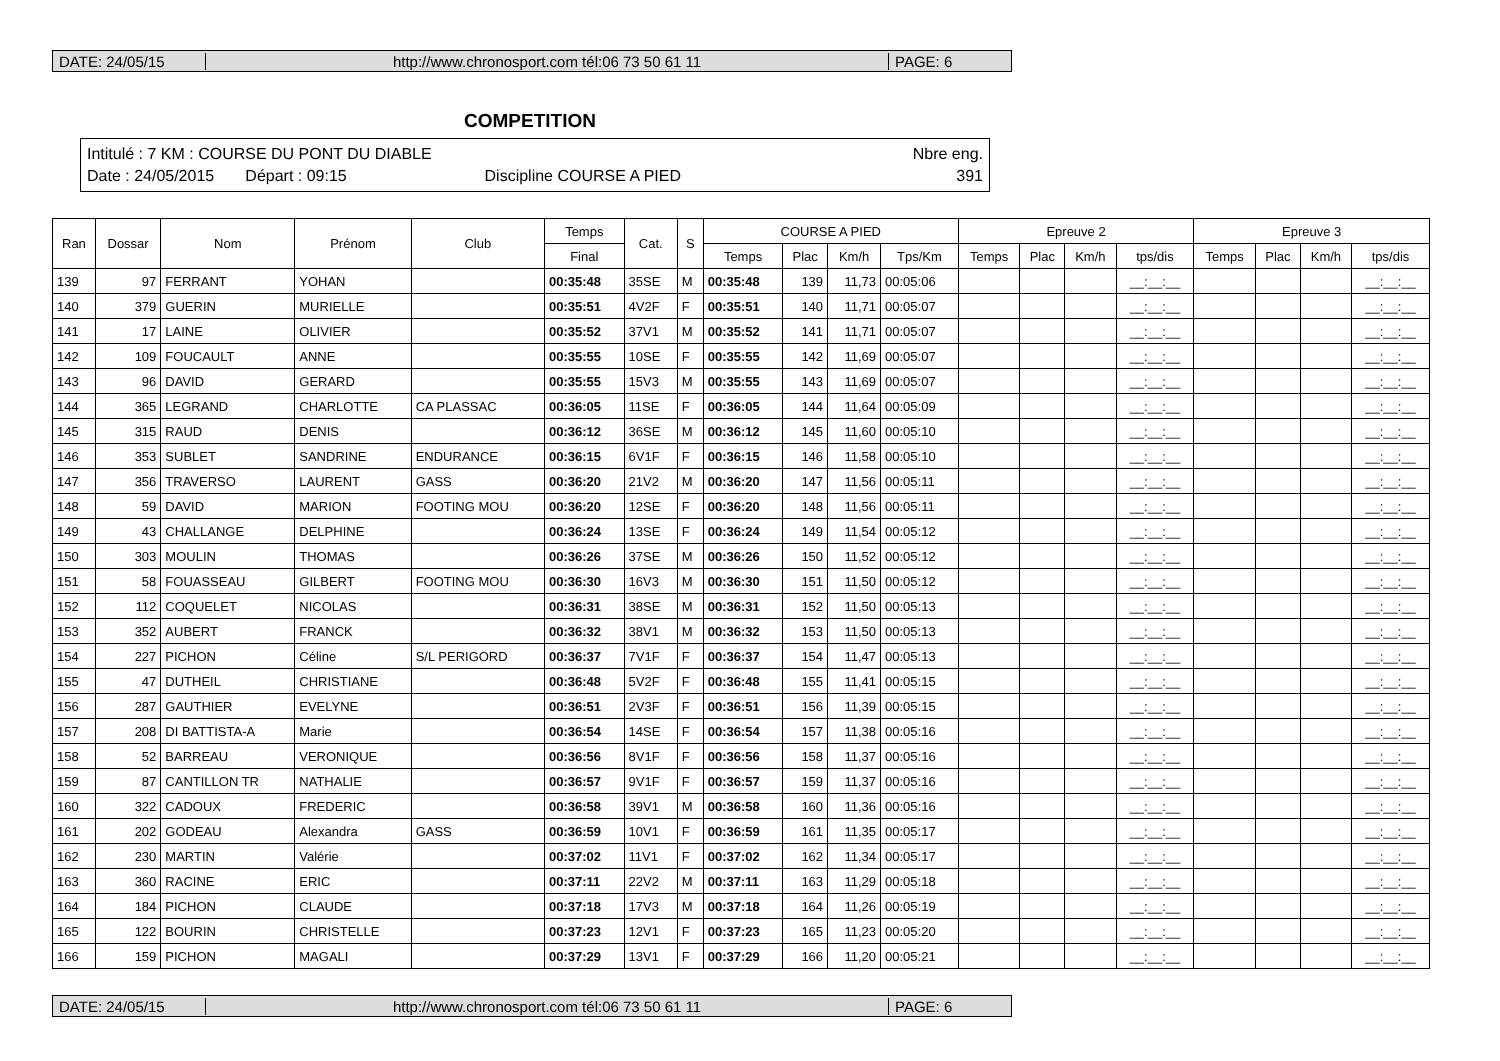DATE: 24/05/15
http://www.chronosport.com tél:06 73 50 61 11
PAGE: 6
COMPETITION
Intitulé : 7 KM : COURSE DU PONT DU DIABLE Nbre eng.
Date : 24/05/2015 Départ : 09:15 Discipline COURSE A PIED 391
| Ran | Dossar | Nom | Prénom | Club | Temps | Cat. | S | COURSE A PIED | | | | Epreuve 2 | | | | Epreuve 3 | | | |
| --- | --- | --- | --- | --- | --- | --- | --- | --- | --- | --- | --- | --- | --- | --- | --- | --- | --- | --- | --- |
| | | | | | Final | | | Temps | Plac | Km/h | Tps/Km | Temps | Plac | Km/h | tps/dis | Temps | Plac | Km/h | tps/dis |
| 139 | 97 | FERRANT | YOHAN | | 00:35:48 | 35SE | M | 00:35:48 | 139 | 11,73 | 00:05:06 | | | | __:__:__ | | | | __:__:__ |
| 140 | 379 | GUERIN | MURIELLE | | 00:35:51 | 4V2F | F | 00:35:51 | 140 | 11,71 | 00:05:07 | | | | __:__:__ | | | | __:__:__ |
| 141 | 17 | LAINE | OLIVIER | | 00:35:52 | 37V1 | M | 00:35:52 | 141 | 11,71 | 00:05:07 | | | | __:__:__ | | | | __:__:__ |
| 142 | 109 | FOUCAULT | ANNE | | 00:35:55 | 10SE | F | 00:35:55 | 142 | 11,69 | 00:05:07 | | | | __:__:__ | | | | __:__:__ |
| 143 | 96 | DAVID | GERARD | | 00:35:55 | 15V3 | M | 00:35:55 | 143 | 11,69 | 00:05:07 | | | | __:__:__ | | | | __:__:__ |
| 144 | 365 | LEGRAND | CHARLOTTE | CA PLASSAC | 00:36:05 | 11SE | F | 00:36:05 | 144 | 11,64 | 00:05:09 | | | | __:__:__ | | | | __:__:__ |
| 145 | 315 | RAUD | DENIS | | 00:36:12 | 36SE | M | 00:36:12 | 145 | 11,60 | 00:05:10 | | | | __:__:__ | | | | __:__:__ |
| 146 | 353 | SUBLET | SANDRINE | ENDURANCE | 00:36:15 | 6V1F | F | 00:36:15 | 146 | 11,58 | 00:05:10 | | | | __:__:__ | | | | __:__:__ |
| 147 | 356 | TRAVERSO | LAURENT | GASS | 00:36:20 | 21V2 | M | 00:36:20 | 147 | 11,56 | 00:05:11 | | | | __:__:__ | | | | __:__:__ |
| 148 | 59 | DAVID | MARION | FOOTING MOU | 00:36:20 | 12SE | F | 00:36:20 | 148 | 11,56 | 00:05:11 | | | | __:__:__ | | | | __:__:__ |
| 149 | 43 | CHALLANGE | DELPHINE | | 00:36:24 | 13SE | F | 00:36:24 | 149 | 11,54 | 00:05:12 | | | | __:__:__ | | | | __:__:__ |
| 150 | 303 | MOULIN | THOMAS | | 00:36:26 | 37SE | M | 00:36:26 | 150 | 11,52 | 00:05:12 | | | | __:__:__ | | | | __:__:__ |
| 151 | 58 | FOUASSEAU | GILBERT | FOOTING MOU | 00:36:30 | 16V3 | M | 00:36:30 | 151 | 11,50 | 00:05:12 | | | | __:__:__ | | | | __:__:__ |
| 152 | 112 | COQUELET | NICOLAS | | 00:36:31 | 38SE | M | 00:36:31 | 152 | 11,50 | 00:05:13 | | | | __:__:__ | | | | __:__:__ |
| 153 | 352 | AUBERT | FRANCK | | 00:36:32 | 38V1 | M | 00:36:32 | 153 | 11,50 | 00:05:13 | | | | __:__:__ | | | | __:__:__ |
| 154 | 227 | PICHON | Céline | S/L PERIGORD | 00:36:37 | 7V1F | F | 00:36:37 | 154 | 11,47 | 00:05:13 | | | | __:__:__ | | | | __:__:__ |
| 155 | 47 | DUTHEIL | CHRISTIANE | | 00:36:48 | 5V2F | F | 00:36:48 | 155 | 11,41 | 00:05:15 | | | | __:__:__ | | | | __:__:__ |
| 156 | 287 | GAUTHIER | EVELYNE | | 00:36:51 | 2V3F | F | 00:36:51 | 156 | 11,39 | 00:05:15 | | | | __:__:__ | | | | __:__:__ |
| 157 | 208 | DI BATTISTA-A | Marie | | 00:36:54 | 14SE | F | 00:36:54 | 157 | 11,38 | 00:05:16 | | | | __:__:__ | | | | __:__:__ |
| 158 | 52 | BARREAU | VERONIQUE | | 00:36:56 | 8V1F | F | 00:36:56 | 158 | 11,37 | 00:05:16 | | | | __:__:__ | | | | __:__:__ |
| 159 | 87 | CANTILLON TR | NATHALIE | | 00:36:57 | 9V1F | F | 00:36:57 | 159 | 11,37 | 00:05:16 | | | | __:__:__ | | | | __:__:__ |
| 160 | 322 | CADOUX | FREDERIC | | 00:36:58 | 39V1 | M | 00:36:58 | 160 | 11,36 | 00:05:16 | | | | __:__:__ | | | | __:__:__ |
| 161 | 202 | GODEAU | Alexandra | GASS | 00:36:59 | 10V1 | F | 00:36:59 | 161 | 11,35 | 00:05:17 | | | | __:__:__ | | | | __:__:__ |
| 162 | 230 | MARTIN | Valérie | | 00:37:02 | 11V1 | F | 00:37:02 | 162 | 11,34 | 00:05:17 | | | | __:__:__ | | | | __:__:__ |
| 163 | 360 | RACINE | ERIC | | 00:37:11 | 22V2 | M | 00:37:11 | 163 | 11,29 | 00:05:18 | | | | __:__:__ | | | | __:__:__ |
| 164 | 184 | PICHON | CLAUDE | | 00:37:18 | 17V3 | M | 00:37:18 | 164 | 11,26 | 00:05:19 | | | | __:__:__ | | | | __:__:__ |
| 165 | 122 | BOURIN | CHRISTELLE | | 00:37:23 | 12V1 | F | 00:37:23 | 165 | 11,23 | 00:05:20 | | | | __:__:__ | | | | __:__:__ |
| 166 | 159 | PICHON | MAGALI | | 00:37:29 | 13V1 | F | 00:37:29 | 166 | 11,20 | 00:05:21 | | | | __:__:__ | | | | __:__:__ |
DATE: 24/05/15
http://www.chronosport.com tél:06 73 50 61 11
PAGE: 6